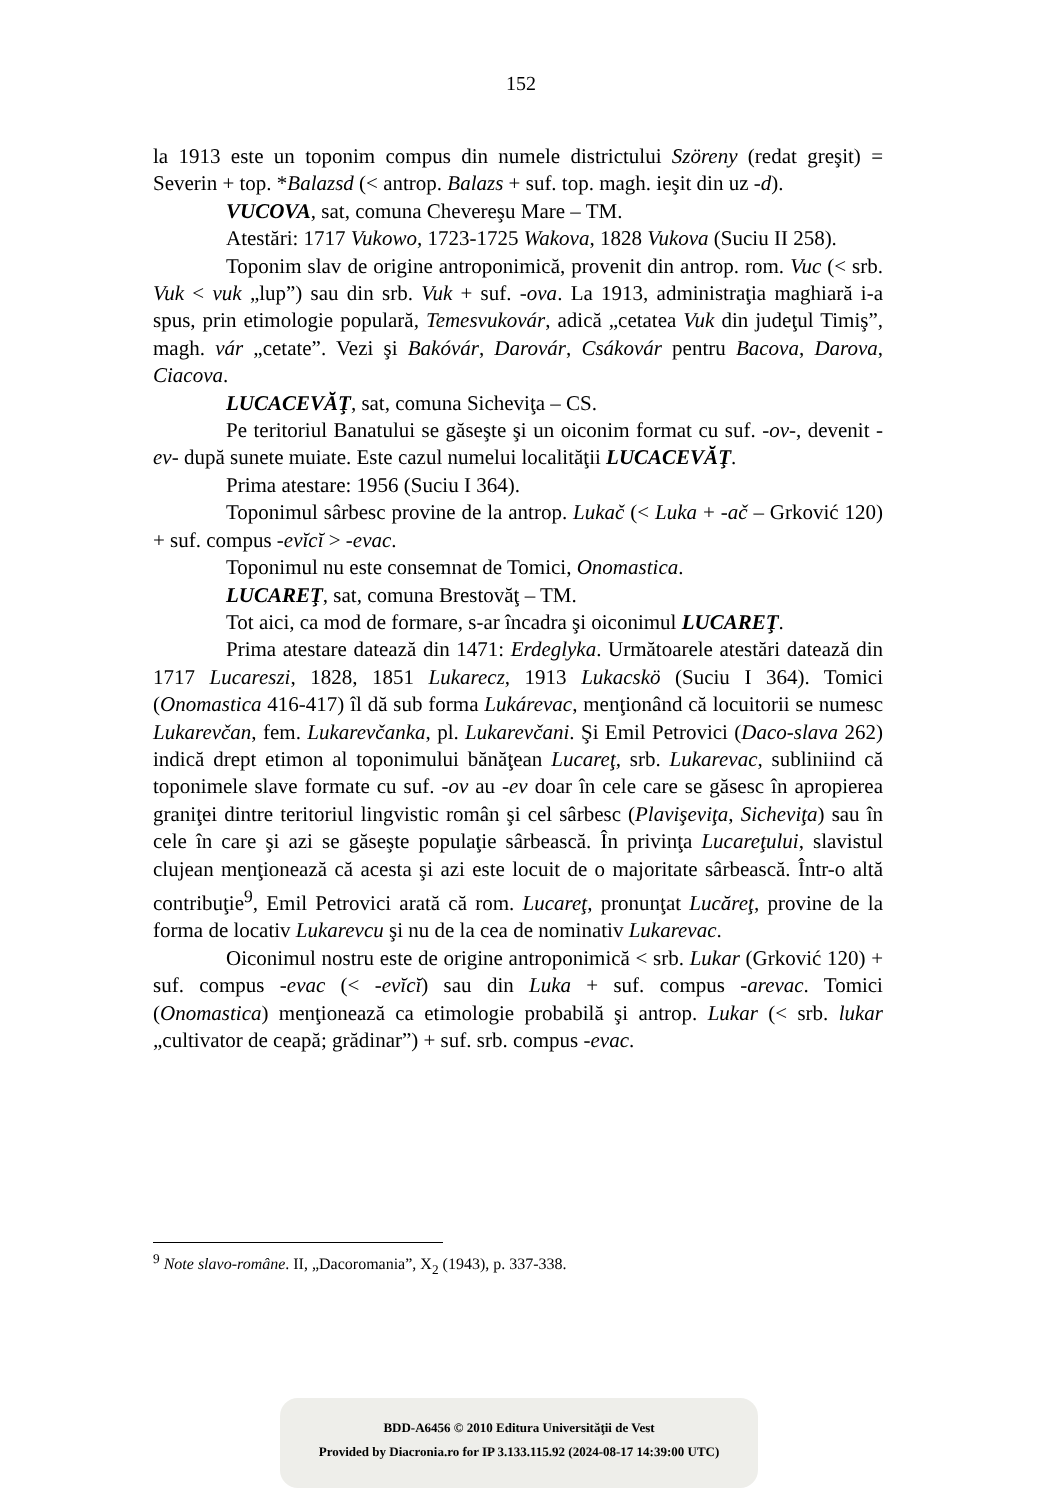152
la 1913 este un toponim compus din numele districtului Szöreny (redat greşit) = Severin + top. *Balazsd (< antrop. Balazs + suf. top. magh. ieşit din uz -d).
VUCOVA, sat, comuna Chevereşu Mare – TM.
Atestări: 1717 Vukowo, 1723-1725 Wakova, 1828 Vukova (Suciu II 258).
Toponim slav de origine antroponimică, provenit din antrop. rom. Vuc (< srb. Vuk < vuk „lup”) sau din srb. Vuk + suf. -ova. La 1913, administraţia maghiară i-a spus, prin etimologie populară, Temesvukovár, adică „cetatea Vuk din judeţul Timiş”, magh. vár „cetate”. Vezi şi Bakóvár, Darovár, Csákovár pentru Bacova, Darova, Ciacova.
LUCACEVĂŢ, sat, comuna Sicheviţa – CS.
Pe teritoriul Banatului se găseşte şi un oiconim format cu suf. -ov-, devenit -ev- după sunete muiate. Este cazul numelui localităţii LUCACEVĂŢ.
Prima atestare: 1956 (Suciu I 364).
Toponimul sârbesc provine de la antrop. Lukač (< Luka + -ač – Grković 120) + suf. compus -evĭcĭ > -evac.
Toponimul nu este consemnat de Tomici, Onomastica.
LUCAREŢ, sat, comuna Brestovăţ – TM.
Tot aici, ca mod de formare, s-ar încadra şi oiconimul LUCAREŢ.
Prima atestare datează din 1471: Erdeglyka. Următoarele atestări datează din 1717 Lucareszi, 1828, 1851 Lukarecz, 1913 Lukacskö (Suciu I 364). Tomici (Onomastica 416-417) îl dă sub forma Lukárevac, menţionând că locuitorii se numesc Lukarevčan, fem. Lukarevčanka, pl. Lukarevčani. Şi Emil Petrovici (Daco-slava 262) indică drept etimon al toponimului bănăţean Lucareţ, srb. Lukarevac, subliniind că toponimele slave formate cu suf. -ov au -ev doar în cele care se găsesc în apropierea graniţei dintre teritoriul lingvistic român şi cel sârbesc (Plavişeviţa, Sicheviţa) sau în cele în care şi azi se găseşte populaţie sârbească. În privinţa Lucareţului, slavistul clujean menţionează că acesta şi azi este locuit de o majoritate sârbească. Într-o altă contribuţie<sup>9</sup>, Emil Petrovici arată că rom. Lucareţ, pronunţat Lucăreţ, provine de la forma de locativ Lukarevcu şi nu de la cea de nominativ Lukarevac.
Oiconimul nostru este de origine antroponimică < srb. Lukar (Grković 120) + suf. compus -evac (< -evĭcĭ) sau din Luka + suf. compus -arevac. Tomici (Onomastica) menţionează ca etimologie probabilă şi antrop. Lukar (< srb. lukar „cultivator de ceapă; grădinar”) + suf. srb. compus -evac.
<sup>9</sup> Note slavo-române. II, „Dacoromania”, X<sub>2</sub> (1943), p. 337-338.
BDD-A6456 © 2010 Editura Universităţii de Vest
Provided by Diacronia.ro for IP 3.133.115.92 (2024-08-17 14:39:00 UTC)